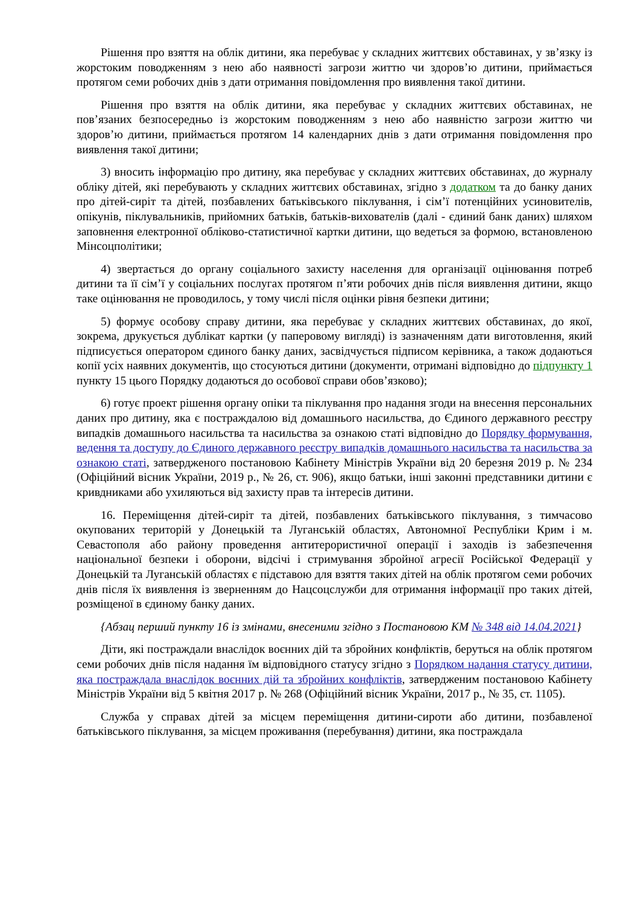Рішення про взяття на облік дитини, яка перебуває у складних життєвих обставинах, у зв’язку із жорстоким поводженням з нею або наявності загрози життю чи здоров’ю дитини, приймається протягом семи робочих днів з дати отримання повідомлення про виявлення такої дитини.
Рішення про взяття на облік дитини, яка перебуває у складних життєвих обставинах, не пов’язаних безпосередньо із жорстоким поводженням з нею або наявністю загрози життю чи здоров’ю дитини, приймається протягом 14 календарних днів з дати отримання повідомлення про виявлення такої дитини;
3) вносить інформацію про дитину, яка перебуває у складних життєвих обставинах, до журналу обліку дітей, які перебувають у складних життєвих обставинах, згідно з додатком та до банку даних про дітей-сиріт та дітей, позбавлених батьківського піклування, і сім’ї потенційних усиновителів, опікунів, піклувальників, прийомних батьків, батьків-вихователів (далі - єдиний банк даних) шляхом заповнення електронної обліково-статистичної картки дитини, що ведеться за формою, встановленою Мінсоцполітики;
4) звертається до органу соціального захисту населення для організації оцінювання потреб дитини та її сім’ї у соціальних послугах протягом п’яти робочих днів після виявлення дитини, якщо таке оцінювання не проводилось, у тому числі після оцінки рівня безпеки дитини;
5) формує особову справу дитини, яка перебуває у складних життєвих обставинах, до якої, зокрема, друкується дублікат картки (у паперовому вигляді) із зазначенням дати виготовлення, який підписується оператором єдиного банку даних, засвідчується підписом керівника, а також додаються копії усіх наявних документів, що стосуються дитини (документи, отримані відповідно до підпункту 1 пункту 15 цього Порядку додаються до особової справи обов’язково);
6) готує проект рішення органу опіки та піклування про надання згоди на внесення персональних даних про дитину, яка є постраждалою від домашнього насильства, до Єдиного державного реєстру випадків домашнього насильства та насильства за ознакою статі відповідно до Порядку формування, ведення та доступу до Єдиного державного реєстру випадків домашнього насильства та насильства за ознакою статі, затвердженого постановою Кабінету Міністрів України від 20 березня 2019 р. № 234 (Офіційний вісник України, 2019 р., № 26, ст. 906), якщо батьки, інші законні представники дитини є кривдниками або ухиляються від захисту прав та інтересів дитини.
16. Переміщення дітей-сиріт та дітей, позбавлених батьківського піклування, з тимчасово окупованих територій у Донецькій та Луганській областях, Автономної Республіки Крим і м. Севастополя або району проведення антитерористичної операції і заходів із забезпечення національної безпеки і оборони, відсічі і стримування збройної агресії Російської Федерації у Донецькій та Луганській областях є підставою для взяття таких дітей на облік протягом семи робочих днів після їх виявлення із зверненням до Нацсоцслужби для отримання інформації про таких дітей, розміщеної в єдиному банку даних.
{Абзац перший пункту 16 із змінами, внесеними згідно з Постановою КМ № 348 від 14.04.2021}
Діти, які постраждали внаслідок воєнних дій та збройних конфліктів, беруться на облік протягом семи робочих днів після надання їм відповідного статусу згідно з Порядком надання статусу дитини, яка постраждала внаслідок воєнних дій та збройних конфліктів, затвердженим постановою Кабінету Міністрів України від 5 квітня 2017 р. № 268 (Офіційний вісник України, 2017 р., № 35, ст. 1105).
Служба у справах дітей за місцем переміщення дитини-сироти або дитини, позбавленої батьківського піклування, за місцем проживання (перебування) дитини, яка постраждала